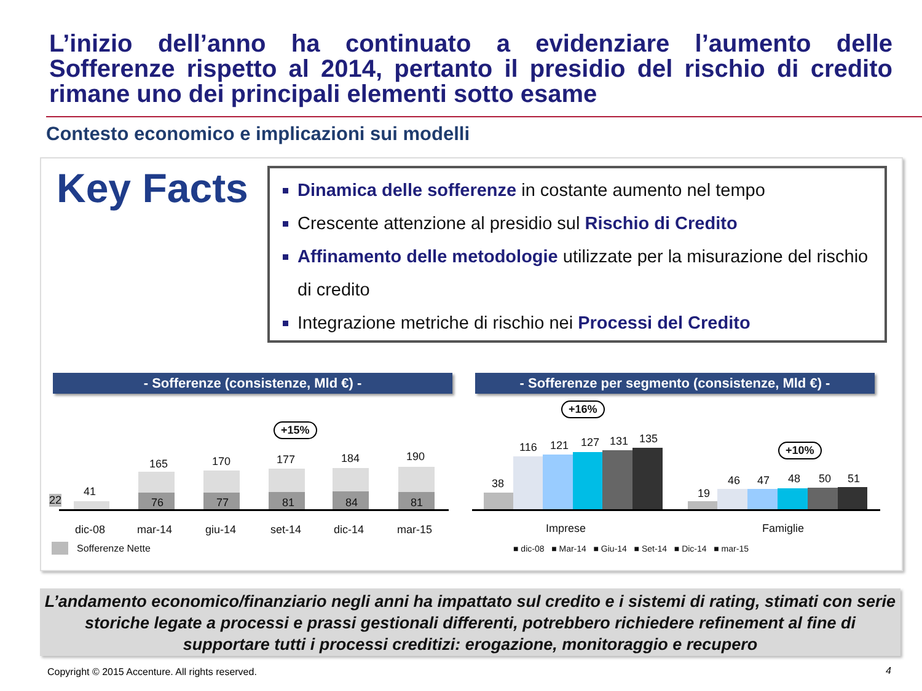L’inizio dell’anno ha continuato a evidenziare l’aumento delle Sofferenze rispetto al 2014, pertanto il presidio del rischio di credito rimane uno dei principali elementi sotto esame
Contesto economico e implicazioni sui modelli
Key Facts
Dinamica delle sofferenze in costante aumento nel tempo
Crescente attenzione al presidio sul Rischio di Credito
Affinamento delle metodologie utilizzate per la misurazione del rischio di credito
Integrazione metriche di rischio nei Processi del Credito
- Sofferenze (consistenze, Mld €) - - Sofferenze per segmento (consistenze, Mld €) -
+15%
22
41
165
76
170
77
177
81
184
84
190
81
dic-08 mar-14 giu-14 set-14 dic-14 mar-15
Sofferenze Nette
+16%
+10%
38
116 121 127 131 135
19
46 47 48 50 51
Imprese Famiglie
■ dic-08 ■ Mar-14 ■ Giu-14 ■ Set-14 ■ Dic-14 ■ mar-15
L’andamento economico/finanziario negli anni ha impattato sul credito e i sistemi di rating, stimati con serie storiche legate a processi e prassi gestionali differenti, potrebbero richiedere refinement al fine di supportare tutti i processi creditizi: erogazione, monitoraggio e recupero
Copyright © 2015 Accenture. All rights reserved.
4